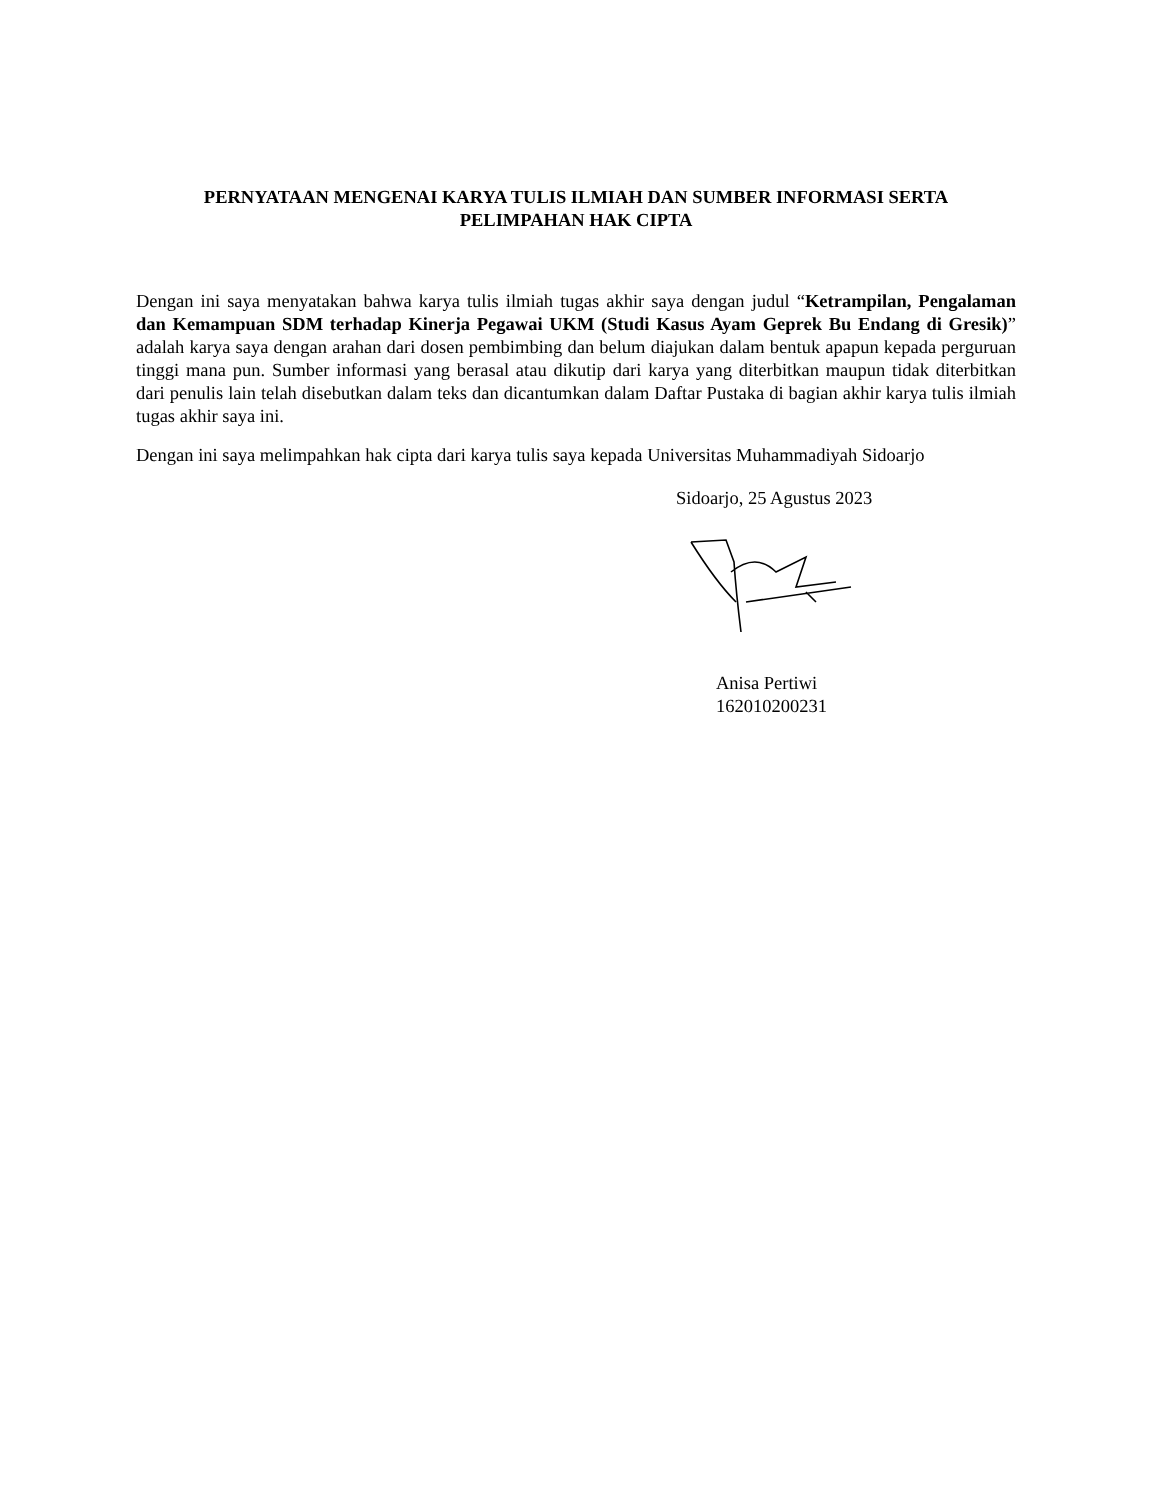PERNYATAAN MENGENAI KARYA TULIS ILMIAH DAN SUMBER INFORMASI SERTA
PELIMPAHAN HAK CIPTA
Dengan ini saya menyatakan bahwa karya tulis ilmiah tugas akhir saya dengan judul “Ketrampilan, Pengalaman dan Kemampuan SDM terhadap Kinerja Pegawai UKM (Studi Kasus Ayam Geprek Bu Endang di Gresik)” adalah karya saya dengan arahan dari dosen pembimbing dan belum diajukan dalam bentuk apapun kepada perguruan tinggi mana pun. Sumber informasi yang berasal atau dikutip dari karya yang diterbitkan maupun tidak diterbitkan dari penulis lain telah disebutkan dalam teks dan dicantumkan dalam Daftar Pustaka di bagian akhir karya tulis ilmiah tugas akhir saya ini.
Dengan ini saya melimpahkan hak cipta dari karya tulis saya kepada Universitas Muhammadiyah Sidoarjo
Sidoarjo, 25 Agustus 2023
Anisa Pertiwi
162010200231